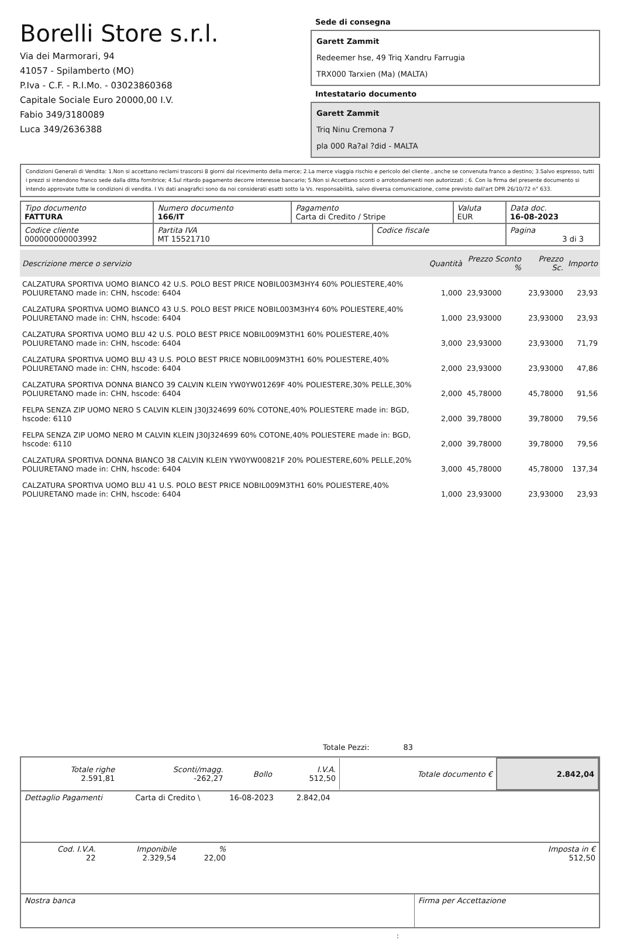Borelli Store s.r.l.
Via dei Marmorari, 94
41057 - Spilamberto (MO)
P.Iva - C.F. - R.I.Mo. - 03023860368
Capitale Sociale Euro 20000,00 I.V.
Fabio 349/3180089
Luca 349/2636388
Sede di consegna
Garett Zammit
Redeemer hse, 49 Triq Xandru Farrugia
TRX000 Tarxien (Ma) (MALTA)
Intestatario documento
Garett Zammit
Triq Ninu Cremona 7
pla 000 Ra?al ?did - MALTA
Condizioni Generali di Vendita: 1.Non si accettano reclami trascorsi 8 giorni dal ricevimento della merce; 2.La merce viaggia rischio e pericolo del cliente , anche se convenuta franco a destino; 3.Salvo espresso, tutti i prezzi si intendono franco sede dalla ditta fornitrice; 4.Sul ritardo pagamento decorre interesse bancario; 5.Non si Accettano sconti o arrotondamenti non autorizzati ; 6. Con la firma del presente documento si intendo approvate tutte le condizioni di vendita. I Vs dati anagrafici sono da noi considerati esatti sotto la Vs. responsabilità, salvo diversa comunicazione, come previsto dall'art DPR 26/10/72 n° 633.
| Tipo documento FATTURA | Numero documento 166/IT | Pagamento Carta di Credito / Stripe | | Valuta EUR | Data doc. 16-08-2023 |
| Codice cliente 000000000003992 | Partita IVA MT 15521710 | | Codice fiscale | | Pagina 3 di 3 |
| Descrizione merce o servizio | Quantità | Prezzo Sconto % | Prezzo Sc. | Importo |
| --- | --- | --- | --- | --- |
| CALZATURA SPORTIVA UOMO BIANCO 42 U.S. POLO BEST PRICE NOBIL003M3HY4 60% POLIESTERE,40% POLIURETANO made in: CHN, hscode: 6404 | 1,000 | 23,93000 | 23,93000 | 23,93 |
| CALZATURA SPORTIVA UOMO BIANCO 43 U.S. POLO BEST PRICE NOBIL003M3HY4 60% POLIESTERE,40% POLIURETANO made in: CHN, hscode: 6404 | 1,000 | 23,93000 | 23,93000 | 23,93 |
| CALZATURA SPORTIVA UOMO BLU 42 U.S. POLO BEST PRICE NOBIL009M3TH1 60% POLIESTERE,40% POLIURETANO made in: CHN, hscode: 6404 | 3,000 | 23,93000 | 23,93000 | 71,79 |
| CALZATURA SPORTIVA UOMO BLU 43 U.S. POLO BEST PRICE NOBIL009M3TH1 60% POLIESTERE,40% POLIURETANO made in: CHN, hscode: 6404 | 2,000 | 23,93000 | 23,93000 | 47,86 |
| CALZATURA SPORTIVA DONNA BIANCO 39 CALVIN KLEIN YW0YW01269F 40% POLIESTERE,30% PELLE,30% POLIURETANO made in: CHN, hscode: 6404 | 2,000 | 45,78000 | 45,78000 | 91,56 |
| FELPA SENZA ZIP UOMO NERO S CALVIN KLEIN J30J324699 60% COTONE,40% POLIESTERE made in: BGD, hscode: 6110 | 2,000 | 39,78000 | 39,78000 | 79,56 |
| FELPA SENZA ZIP UOMO NERO M CALVIN KLEIN J30J324699 60% COTONE,40% POLIESTERE made in: BGD, hscode: 6110 | 2,000 | 39,78000 | 39,78000 | 79,56 |
| CALZATURA SPORTIVA DONNA BIANCO 38 CALVIN KLEIN YW0YW00821F 20% POLIESTERE,60% PELLE,20% POLIURETANO made in: CHN, hscode: 6404 | 3,000 | 45,78000 | 45,78000 | 137,34 |
| CALZATURA SPORTIVA UOMO BLU 41 U.S. POLO BEST PRICE NOBIL009M3TH1 60% POLIESTERE,40% POLIURETANO made in: CHN, hscode: 6404 | 1,000 | 23,93000 | 23,93000 | 23,93 |
Totale Pezzi: 83
| Totale righe 2.591,81 | Sconti/magg. -262,27 | Bollo | I.V.A. 512,50 | Totale documento € | 2.842,04 |
| Dettaglio Pagamenti | Carta di Credito \ | 16-08-2023 | 2.842,04 | |
| Cod. I.V.A. 22 | Imponibile 2.329,54 | % 22,00 | Imposta in € 512,50 |
| Nostra banca | Firma per Accettazione |
: